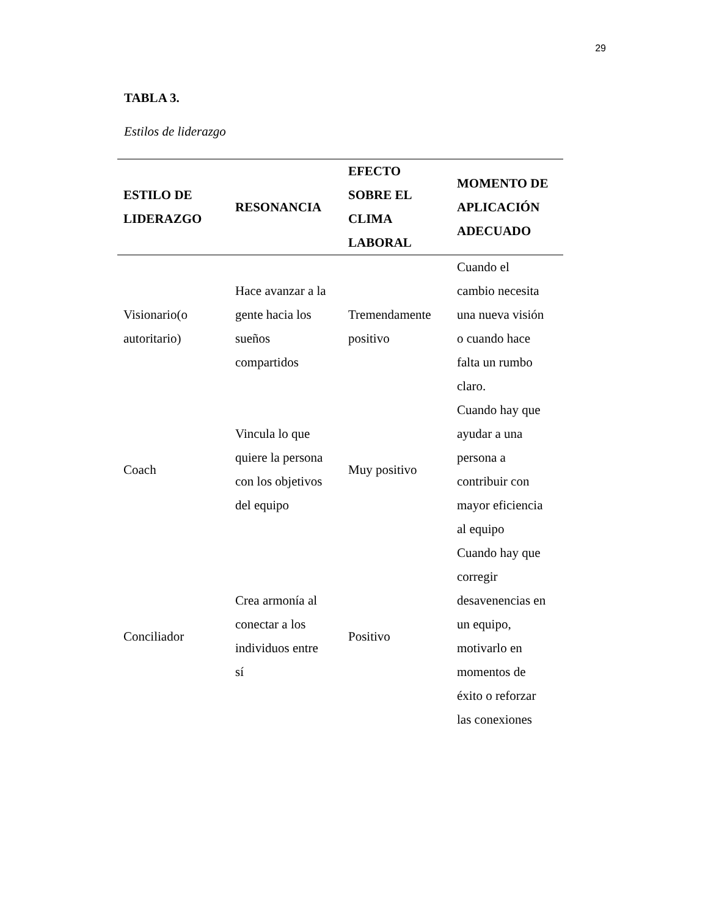29
TABLA 3.
Estilos de liderazgo
| ESTILO DE LIDERAZGO | RESONANCIA | EFECTO SOBRE EL CLIMA LABORAL | MOMENTO DE APLICACIÓN ADECUADO |
| --- | --- | --- | --- |
| Visionario(o autoritario) | Hace avanzar a la gente hacia los sueños compartidos | Tremendamente positivo | Cuando el cambio necesita una nueva visión o cuando hace falta un rumbo claro. |
| Coach | Vincula lo que quiere la persona con los objetivos del equipo | Muy positivo | Cuando hay que ayudar a una persona a contribuir con mayor eficiencia al equipo |
| Conciliador | Crea armonía al conectar a los individuos entre sí | Positivo | Cuando hay que corregir desavenencias en un equipo, motivarlo en momentos de éxito o reforzar las conexiones |